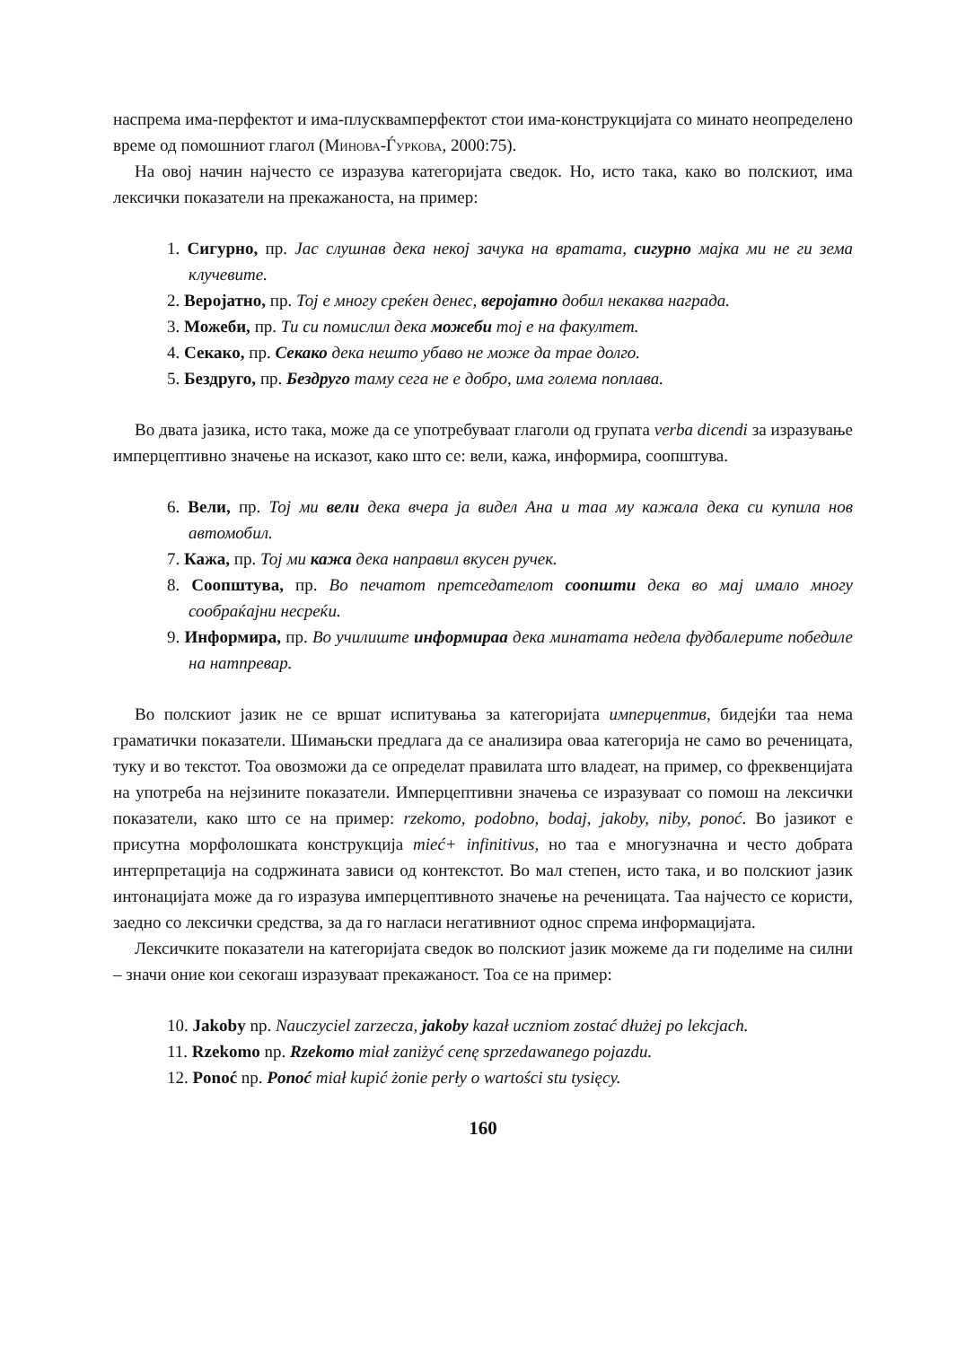наспрема има-перфектот и има-плусквамперфектот стои има-конструкцијата со минато неопределено време од помошниот глагол (Минова-Ѓуркова, 2000:75).
На овој начин најчесто се изразува категоријата сведок. Но, исто така, како во полскиот, има лексички показатели на прекажаноста, на пример:
1. Сигурно, пр. Јас слушнав дека некој зачука на вратата, сигурно мајка ми не ги зема клучевите.
2. Веројатно, пр. Тој е многу среќен денес, веројатно добил некаква награда.
3. Можеби, пр. Ти си помислил дека можеби тој е на факултет.
4. Секако, пр. Секако дека нешто убаво не може да трае долго.
5. Бездруго, пр. Бездруго таму сега не е добро, има голема поплава.
Во двата јазика, исто така, може да се употребуваат глаголи од групата verba dicendi за изразување имперцептивно значење на исказот, како што се: вели, кажа, информира, соопштува.
6. Вели, пр. Тој ми вели дека вчера ја видел Ана и таа му кажала дека си купила нов автомобил.
7. Кажа, пр. Тој ми кажа дека направил вкусен ручек.
8. Соопштува, пр. Во печатот претседателот соопшти дека во мај имало многу сообраќајни несреќи.
9. Информира, пр. Во училиште информираа дека минатата недела фудбалерите победиле на натпревар.
Во полскиот јазик не се вршат испитувања за категоријата имперцептив, бидејќи таа нема граматички показатели. Шимањски предлага да се анализира оваа категорија не само во реченицата, туку и во текстот. Тоа овозможи да се определат правилата што владеат, на пример, со фреквенцијата на употреба на нејзините показатели. Имперцептивни значења се изразуваат со помош на лексички показатели, како што се на пример: rzekomo, podobno, bodaj, jakoby, niby, ponoć. Во јазикот е присутна морфолошката конструкција mieć+ infinitivus, но таа е многузначна и често добрата интерпретација на содржината зависи од контекстот. Во мал степен, исто така, и во полскиот јазик интонацијата може да го изразува имперцептивното значење на реченицата. Таа најчесто се користи, заедно со лексички средства, за да го нагласи негативниот однос спрема информацијата.
Лексичките показатели на категоријата сведок во полскиот јазик можеме да ги поделиме на силни – значи оние кои секогаш изразуваат прекажаност. Тоа се на пример:
10. Jakoby np. Nauczyciel zarzecza, jakoby kazał uczniom zostać dłużej po lekcjach.
11. Rzekomo np. Rzekomo miał zaniżyć cenę sprzedawanego pojazdu.
12. Ponoć np. Ponoć miał kupić żonie perły o wartości stu tysięcy.
160